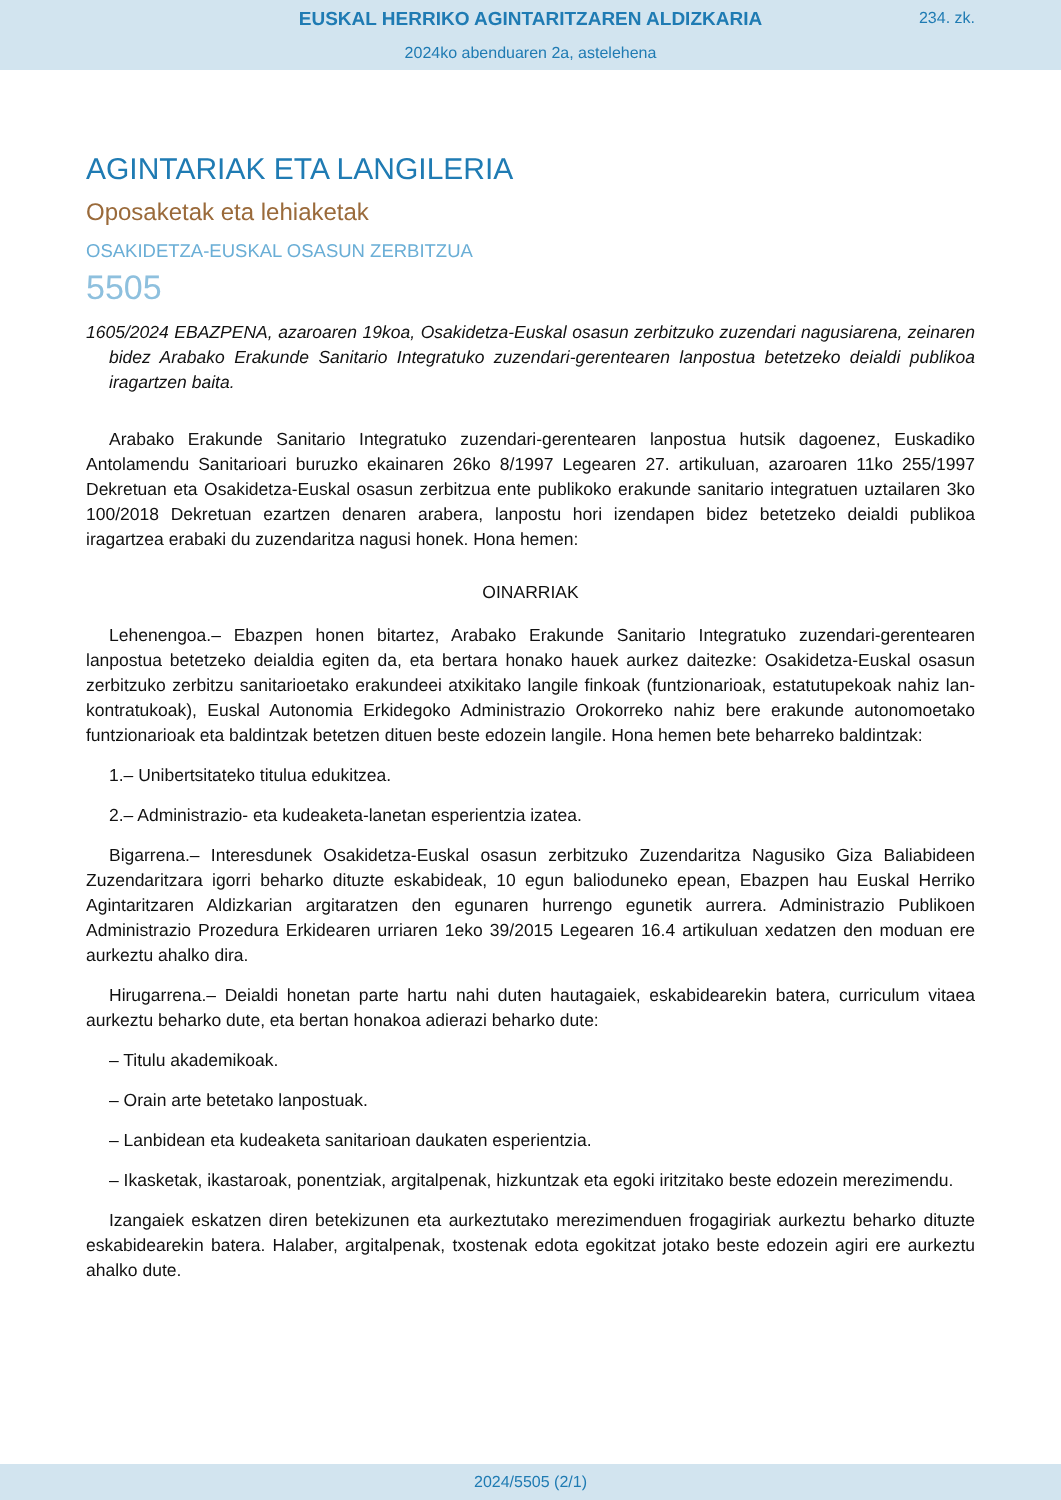EUSKAL HERRIKO AGINTARITZAREN ALDIZKARIA
234. zk.
2024ko abenduaren 2a, astelehena
AGINTARIAK ETA LANGILERIA
Oposaketak eta lehiaketak
OSAKIDETZA-EUSKAL OSASUN ZERBITZUA
5505
1605/2024 EBAZPENA, azaroaren 19koa, Osakidetza-Euskal osasun zerbitzuko zuzendari nagusiarena, zeinaren bidez Arabako Erakunde Sanitario Integratuko zuzendari-gerentearen lanpostua betetzeko deialdi publikoa iragartzen baita.
Arabako Erakunde Sanitario Integratuko zuzendari-gerentearen lanpostua hutsik dagoenez, Euskadiko Antolamendu Sanitarioari buruzko ekainaren 26ko 8/1997 Legearen 27. artikuluan, azaroaren 11ko 255/1997 Dekretuan eta Osakidetza-Euskal osasun zerbitzua ente publikoko erakunde sanitario integratuen uztailaren 3ko 100/2018 Dekretuan ezartzen denaren arabera, lanpostu hori izendapen bidez betetzeko deialdi publikoa iragartzea erabaki du zuzendaritza nagusi honek. Hona hemen:
OINARRIAK
Lehenengoa.– Ebazpen honen bitartez, Arabako Erakunde Sanitario Integratuko zuzendari-gerentearen lanpostua betetzeko deialdia egiten da, eta bertara honako hauek aurkez daitezke: Osakidetza-Euskal osasun zerbitzuko zerbitzu sanitarioetako erakundeei atxikitako langile finkoak (funtzionarioak, estatutupekoak nahiz lan-kontratukoak), Euskal Autonomia Erkidegoko Administrazio Orokorreko nahiz bere erakunde autonomoetako funtzionarioak eta baldintzak betetzen dituen beste edozein langile. Hona hemen bete beharreko baldintzak:
1.– Unibertsitateko titulua edukitzea.
2.– Administrazio- eta kudeaketa-lanetan esperientzia izatea.
Bigarrena.– Interesdunek Osakidetza-Euskal osasun zerbitzuko Zuzendaritza Nagusiko Giza Baliabideen Zuzendaritzara igorri beharko dituzte eskabideak, 10 egun balioduneko epean, Ebazpen hau Euskal Herriko Agintaritzaren Aldizkarian argitaratzen den egunaren hurrengo egunetik aurrera. Administrazio Publikoen Administrazio Prozedura Erkidearen urriaren 1eko 39/2015 Legearen 16.4 artikuluan xedatzen den moduan ere aurkeztu ahalko dira.
Hirugarrena.– Deialdi honetan parte hartu nahi duten hautagaiek, eskabidearekin batera, curriculum vitaea aurkeztu beharko dute, eta bertan honakoa adierazi beharko dute:
– Titulu akademikoak.
– Orain arte betetako lanpostuak.
– Lanbidean eta kudeaketa sanitarioan daukaten esperientzia.
– Ikasketak, ikastaroak, ponentziak, argitalpenak, hizkuntzak eta egoki iritzitako beste edozein merezimendu.
Izangaiek eskatzen diren betekizunen eta aurkeztutako merezimenduen frogagiriak aurkeztu beharko dituzte eskabidearekin batera. Halaber, argitalpenak, txostenak edota egokitzat jotako beste edozein agiri ere aurkeztu ahalko dute.
2024/5505 (2/1)